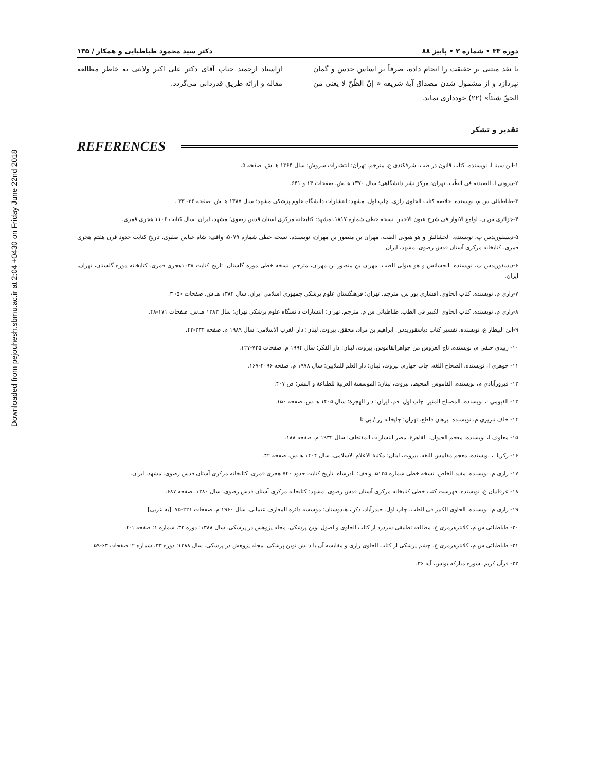Downloaded from pejouhesh.sbmu.ac.ir at 2:04 +0430 on Friday June 22nd 2018
دوره ۳۳ • شماره ۳ • پاییز ۸۸ دکتر سید محمود طباطبایی و همکار / ۱۳۵
یا نقد مبتنی بر حقیقت را انجام داده، صرفاً بر اساس حدس و گمان نپردازد و از مشمول شدن مصداق آیهٔ شریفه « إنّ الظّنّ لا یغنی من الحقّ شیئاً» (۲۲) خودداری نماید.
ازاستاد ارجمند جناب آقای دکتر علی اکبر ولایتی به خاطر مطالعه مقاله و ارائه طریق قدردانی می‌گردد.
تقدیر و تشکر
REFERENCES
۱-ابن سینا ا، نویسنده. کتاب قانون در طب. شرفکندی ع، مترجم. تهران: انتشارات سروش؛ سال ۱۳۶۴ هـ.ش. صفحه ۵.
۲-بیرونی ا. الصیدنه فی الطّب. تهران: مرکز نشر دانشگاهی؛ سال ۱۳۷۰ هـ.ش. صفحات ۱۴ و ۶۴۱.
۳-طباطبائی س م، نویسنده. خلاصه کتاب الحاوی رازی. چاپ اول. مشهد: انتشارات دانشگاه علوم پزشکی مشهد؛ سال ۱۳۸۷ هـ.ش. صفحه ۳۶- ۳۳ .
۴-جزائری س ن. لوامع الانوار فی شرح عیون الاخبار. نسخه خطی شماره ۱۸۱۷. مشهد: کتابخانه مرکزی آستان قدس رضوی؛ مشهد، ایران. سال کتابت ۱۱۰۶ هجری قمری.
۵-دیسقوریدس پ، نویسنده. الحشائش و هو هیولی الطب. مهران بن منصور بن مهران، نویسنده. نسخه خطی شماره ۵۰۷۹، واقف: شاه عباس صفوی. تاریخ کتابت حدود قرن هفتم هجری قمری. کتابخانه مرکزی آستان قدس رضوی. مشهد، ایران.
۶-دیسقوریدس پ، نویسنده. الحشائش و هو هیولی الطب. مهران بن منصور بن مهران، مترجم. نسخه خطی موزه گلستان. تاریخ کتابت ۱۰۳۸هجری قمری. کتابخانه موزه گلستان، تهران، ایران.
۷-رازی م، نویسنده. کتاب الحاوی. افشاری پور س، مترجم. تهران: فرهنگستان علوم پزشکی جمهوری اسلامی ایران. سال ۱۳۸۴ هـ.ش. صفحات ۵۰- ۳.
۸-رازی م، نویسنده. کتاب الحاوی الکبیر فی الطب. طباطبائی س م، مترجم. تهران: انتشارات دانشگاه علوم پزشکی تهران؛ سال ۱۳۸۳ هـ.ش. صفحات ۱۷۱-۴۸.
۹-ابن البیطار ع، نویسنده. تفسیر کتاب دیاسقوریدس. ابراهیم بن مراد، محقق. بیروت، لبنان: دار الغرب الاسلامی؛ سال ۱۹۸۹ م. صفحه ۲۳۴-۴۳.
۱۰- زبیدی حنفی م، نویسنده. تاج العروس من جواهرالقاموس. بیروت، لبنان: دار الفکر؛ سال ۱۹۹۴ م. صفحات ۷۲۵-۱۲۷.
۱۱- جوهری ا، نویسنده. الصحاح اللغه. چاپ چهارم. بیروت، لبنان: دار العلم للملایین؛ سال ۱۹۷۸ م. صفحه ۲۰۹۶-۱۶۷.
۱۲- فیروزآبادی م، نویسنده. القاموس المحیط. بیروت، لبنان: الموسسهٔ العربیهٔ للطباعهٔ و النشر؛ ص ۴۰۷.
۱۳- الفیومی ا، نویسنده. المصباح المنیر. چاپ اول. قم، ایران: دار الهجرهٔ؛ سال ۱۴۰۵ هـ.ش. صفحه ۱۵۰.
۱۴- خلف تبریزی م، نویسنده. برهان قاطع. تهران: چاپخانه زر./ بی تا
۱۵- معلوف ا، نویسنده. معجم الحیوان. القاهرهٔ، مصر انتشارات المقتطف؛ سال ۱۹۳۲ م. صفحه ۱۸۸.
۱۶- زکریا ا، نویسنده. معجم مقاییس اللغه. بیروت، لبنان: مکتبهٔ الاعلام الاسلامی. سال ۱۴۰۴ هـ.ش. صفحه ۴۲.
۱۷- رازی م، نویسنده. مفید الخاص. نسخه خطی شماره ۵۱۳۵، واقف: نادرشاه. تاریخ کتابت حدود ۷۴۰ هجری قمری. کتابخانه مرکزی آستان قدس رضوی. مشهد، ایران.
۱۸- عرفانیان غ، نویسنده. فهرست کتب خطی کتابخانه مرکزی آستان قدس رضوی. مشهد: کتابخانه مرکزی آستان قدس رضوی. سال ۱۳۸۰. صفحه ۶۸۷.
۱۹- رازی م، نویسنده. الحاوی الکبیر فی الطب. چاپ اول. حیدرآباد، دکن، هندوستان: موسسه دائره المعارف عثمانی. سال ۱۹۶۰ م. صفحات ۲۲۱-۷۵. [به عربی]
۲۰- طباطبائی س م، کلانترهرمزی ع. مطالعه تطبیقی سردرد از کتاب الحاوی و اصول نوین پزشکی. مجله پژوهش در پزشکی. سال ۱۳۸۸؛ دوره ۳۳، شماره ۱: صفحه ۱-۴.
۲۱- طباطبائی س م، کلانترهرمزی ع. چشم پزشکی از کتاب الحاوی رازی و مقایسه آن با دانش نوین پزشکی. مجله پژوهش در پزشکی. سال ۱۳۸۸؛ دوره ۳۳، شماره ۲: صفحات ۶۳-۵۹.
۲۲- قرآن کریم. سوره مبارکه یونس، آیه ۳۶.